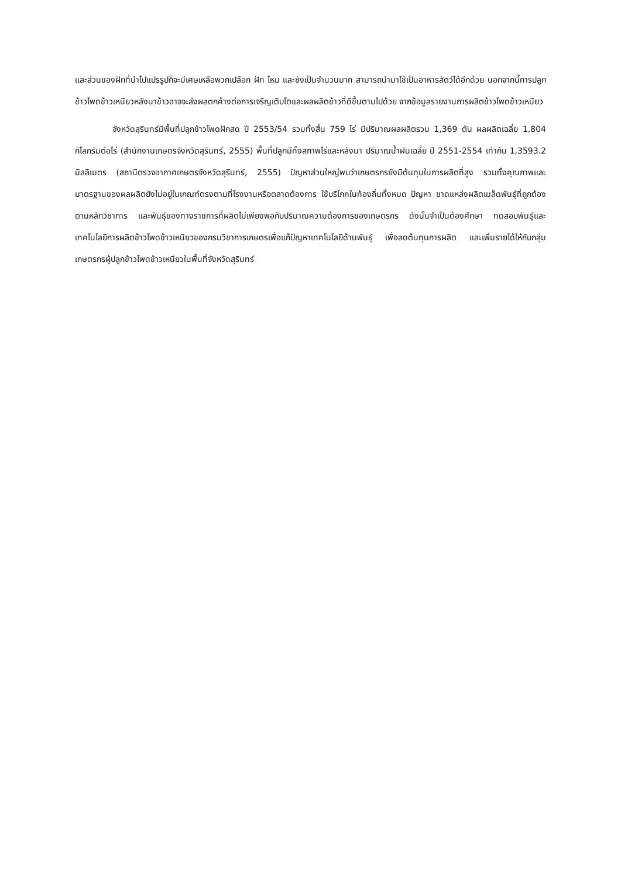และส่วนของฝักที่นำไปแปรรูปก็จะมีเศษเหลือพวกเปลือก ฝัก ไหม และซังเป็นจำนวนมาก สามารถนำมาใช้เป็นอาหารสัตว์ได้อีกด้วย นอกจากนี้การปลูกข้าวโพดข้าวเหนียวหลังนาข้าวอาจจะส่งผลตกค้างต่อการเจริญเติบโตและผลผลิตข้าวที่ดีขึ้นตามไปด้วย จากข้อมูลรายงานการผลิตข้าวโพดข้าวเหนียว
จังหวัดสุรินทร์มีพื้นที่ปลูกข้าวโพดฝักสด ปี 2553/54 รวมทั้งสิ้น 759 ไร่ มีปริมาณผลผลิตรวม 1,369 ตัน ผลผลิตเฉลี่ย 1,804 กิโลกรัมต่อไร่ (สำนักงานเกษตรจังหวัดสุรินทร์, 2555) พื้นที่ปลูกมีทั้งสภาพไร่และหลังนา ปริมาณน้ำฝนเฉลี่ย ปี 2551-2554 เท่ากับ 1,3593.2 มิลลิเมตร (สถานีตรวจอากาศเกษตรจังหวัดสุรินทร์, 2555) ปัญหาส่วนใหญ่พบว่าเกษตรกรยังมีต้นทุนในการผลิตที่สูง รวมทั้งคุณภาพและมาตรฐานของผลผลิตยังไม่อยู่ในเกณฑ์ตรงตามที่โรงงานหรือตลาดต้องการ ใช้บริโภคในท้องถิ่นทั้งหมด ปัญหา ขาดแหล่งผลิตเมล็ดพันธุ์ที่ถูกต้องตามหลักวิชาการ และพันธุ์ของทางราชการที่ผลิตไม่เพียงพอกับปริมาณความต้องการของเกษตรกร ดังนั้นจำเป็นต้องศึกษา ทดสอบพันธุ์และเทคโนโลยีการผลิตข้าวโพดข้าวเหนียวของกรมวิชาการเกษตรเพื่อแก้ปัญหาเทคโนโลยีด้านพันธุ์ เพื่อลดต้นทุนการผลิต และเพิ่มรายได้ให้กับกลุ่มเกษตรกรผู้ปลูกข้าวโพดข้าวเหนียวในพื้นที่จังหวัดสุรินทร์